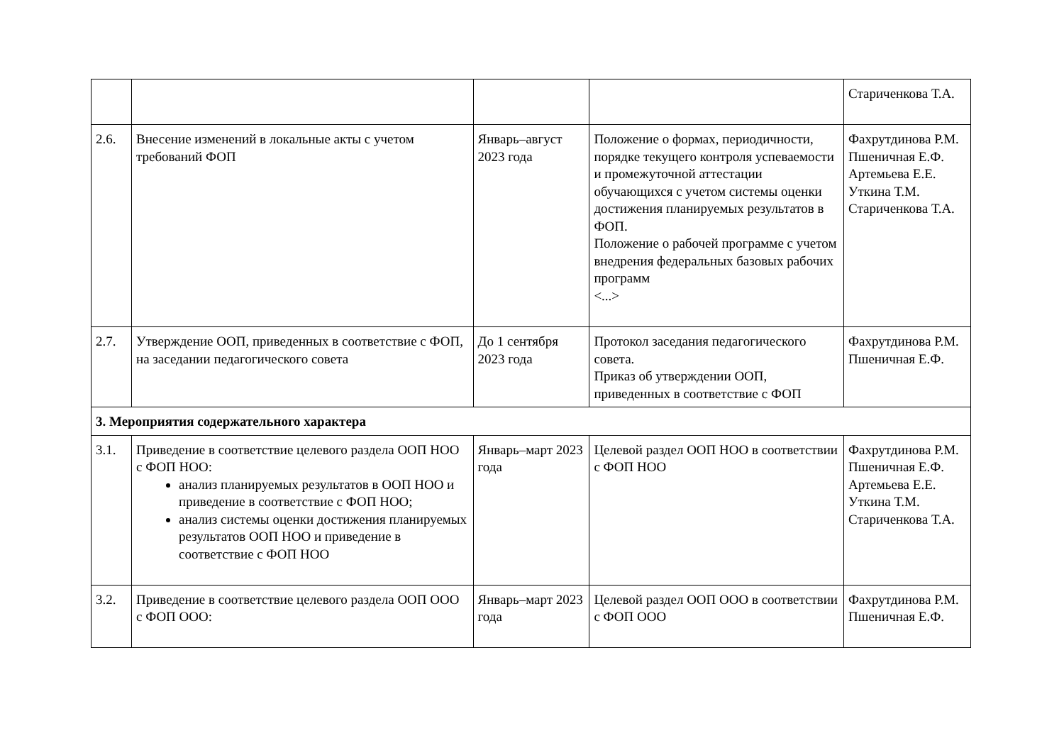| | | | | Стариченкова Т.А. |
| 2.6. | Внесение изменений в локальные акты с учетом требований ФОП | Январь–август 2023 года | Положение о формах, периодичности, порядке текущего контроля успеваемости и промежуточной аттестации обучающихся с учетом системы оценки достижения планируемых результатов в ФОП. Положение о рабочей программе с учетом внедрения федеральных базовых рабочих программ <...> | Фахрутдинова Р.М. Пшеничная Е.Ф. Артемьева Е.Е. Уткина Т.М. Стариченкова Т.А. |
| 2.7. | Утверждение ООП, приведенных в соответствие с ФОП, на заседании педагогического совета | До 1 сентября 2023 года | Протокол заседания педагогического совета. Приказ об утверждении ООП, приведенных в соответствие с ФОП | Фахрутдинова Р.М. Пшеничная Е.Ф. |
| 3. Мероприятия содержательного характера | | | | |
| 3.1. | Приведение в соответствие целевого раздела ООП НОО с ФОП НОО: анализ планируемых результатов в ООП НОО и приведение в соответствие с ФОП НОО; анализ системы оценки достижения планируемых результатов ООП НОО и приведение в соответствие с ФОП НОО | Январь–март 2023 года | Целевой раздел ООП НОО в соответствии с ФОП НОО | Фахрутдинова Р.М. Пшеничная Е.Ф. Артемьева Е.Е. Уткина Т.М. Стариченкова Т.А. |
| 3.2. | Приведение в соответствие целевого раздела ООП ООО с ФОП ООО: | Январь–март 2023 года | Целевой раздел ООП ООО в соответствии с ФОП ООО | Фахрутдинова Р.М. Пшеничная Е.Ф. |